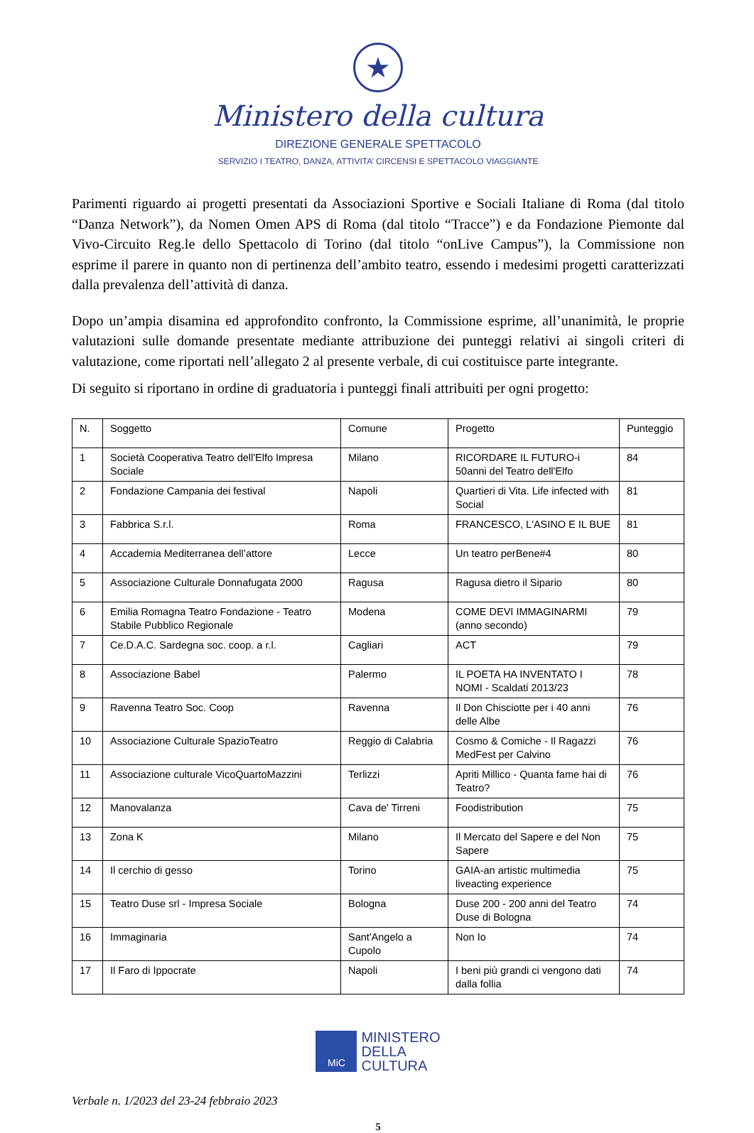★
Ministero della cultura
DIREZIONE GENERALE SPETTACOLO
SERVIZIO I TEATRO, DANZA, ATTIVITA’ CIRCENSI E SPETTACOLO VIAGGIANTE
Parimenti riguardo ai progetti presentati da Associazioni Sportive e Sociali Italiane di Roma (dal titolo “Danza Network”), da Nomen Omen APS di Roma (dal titolo “Tracce”) e da Fondazione Piemonte dal Vivo-Circuito Reg.le dello Spettacolo di Torino (dal titolo “onLive Campus”), la Commissione non esprime il parere in quanto non di pertinenza dell’ambito teatro, essendo i medesimi progetti caratterizzati dalla prevalenza dell’attività di danza.
Dopo un’ampia disamina ed approfondito confronto, la Commissione esprime, all’unanimità, le proprie valutazioni sulle domande presentate mediante attribuzione dei punteggi relativi ai singoli criteri di valutazione, come riportati nell’allegato 2 al presente verbale, di cui costituisce parte integrante.
Di seguito si riportano in ordine di graduatoria i punteggi finali attribuiti per ogni progetto:
| N. | Soggetto | Comune | Progetto | Punteggio |
| --- | --- | --- | --- | --- |
| 1 | Società Cooperativa Teatro dell'Elfo Impresa Sociale | Milano | RICORDARE IL FUTURO-i 50anni del Teatro dell'Elfo | 84 |
| 2 | Fondazione Campania dei festival | Napoli | Quartieri di Vita. Life infected with Social | 81 |
| 3 | Fabbrica S.r.l. | Roma | FRANCESCO, L'ASINO E IL BUE | 81 |
| 4 | Accademia Mediterranea dell’attore | Lecce | Un teatro perBene#4 | 80 |
| 5 | Associazione Culturale Donnafugata 2000 | Ragusa | Ragusa dietro il Sipario | 80 |
| 6 | Emilia Romagna Teatro Fondazione - Teatro Stabile Pubblico Regionale | Modena | COME DEVI IMMAGINARMI (anno secondo) | 79 |
| 7 | Ce.D.A.C. Sardegna soc. coop. a r.l. | Cagliari | ACT | 79 |
| 8 | Associazione Babel | Palermo | IL POETA HA INVENTATO I NOMI - Scaldati 2013/23 | 78 |
| 9 | Ravenna Teatro Soc. Coop | Ravenna | Il Don Chisciotte per i 40 anni delle Albe | 76 |
| 10 | Associazione Culturale SpazioTeatro | Reggio di Calabria | Cosmo & Comiche - Il Ragazzi MedFest per Calvino | 76 |
| 11 | Associazione culturale VicoQuartoMazzini | Terlizzi | Apriti Millico - Quanta fame hai di Teatro? | 76 |
| 12 | Manovalanza | Cava de' Tirreni | Foodistribution | 75 |
| 13 | Zona K | Milano | Il Mercato del Sapere e del Non Sapere | 75 |
| 14 | Il cerchio di gesso | Torino | GAIA-an artistic multimedia liveacting experience | 75 |
| 15 | Teatro Duse srl - Impresa Sociale | Bologna | Duse 200 - 200 anni del Teatro Duse di Bologna | 74 |
| 16 | Immaginaria | Sant'Angelo a Cupolo | Non Io | 74 |
| 17 | Il Faro di Ippocrate | Napoli | I beni più grandi ci vengono dati dalla follia | 74 |
MiC MINISTERO
DELLA
CULTURA
Verbale n. 1/2023 del 23-24 febbraio 2023
5